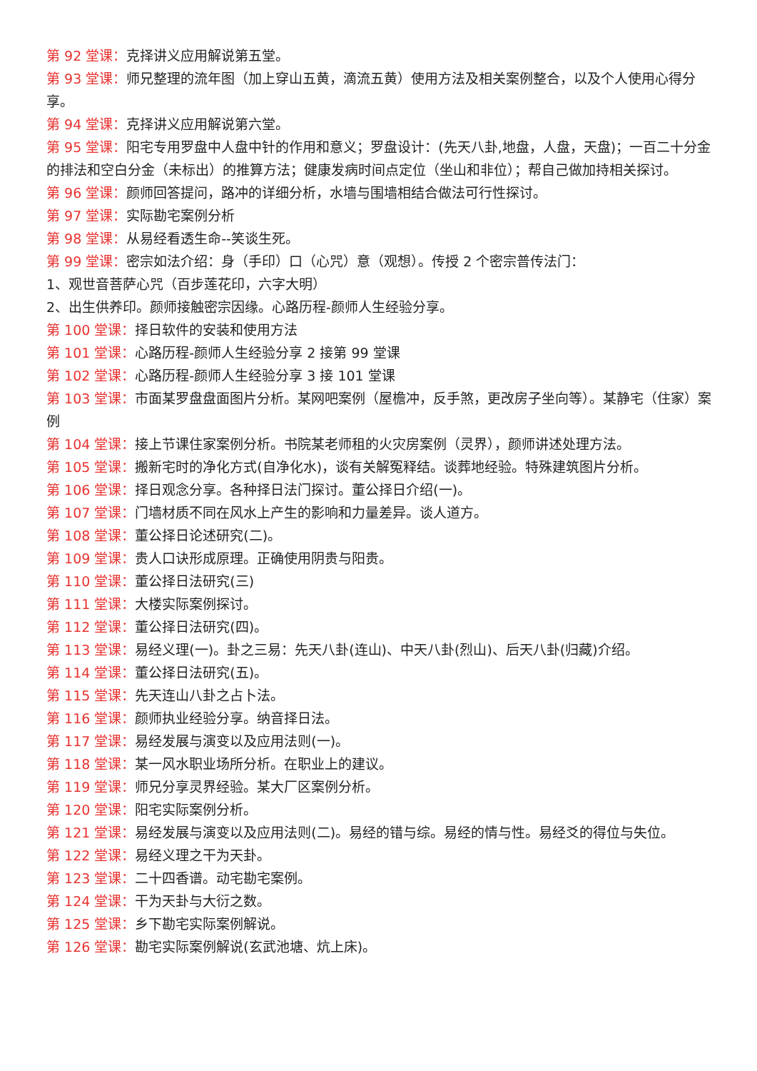第 92 堂课：克择讲义应用解说第五堂。
第 93 堂课：师兄整理的流年图（加上穿山五黄，滴流五黄）使用方法及相关案例整合，以及个人使用心得分享。
第 94 堂课：克择讲义应用解说第六堂。
第 95 堂课：阳宅专用罗盘中人盘中针的作用和意义；罗盘设计：(先天八卦,地盘，人盘，天盘)；一百二十分金的排法和空白分金（未标出）的推算方法；健康发病时间点定位（坐山和非位）；帮自己做加持相关探讨。
第 96 堂课：颜师回答提问，路冲的详细分析，水墙与围墙相结合做法可行性探讨。
第 97 堂课：实际勘宅案例分析
第 98 堂课：从易经看透生命--笑谈生死。
第 99 堂课：密宗如法介绍：身（手印）口（心咒）意（观想）。传授 2 个密宗普传法门：
1、观世音菩萨心咒（百步莲花印，六字大明）
2、出生供养印。颜师接触密宗因缘。心路历程-颜师人生经验分享。
第 100 堂课：择日软件的安装和使用方法
第 101 堂课：心路历程-颜师人生经验分享 2 接第 99 堂课
第 102 堂课：心路历程-颜师人生经验分享 3 接 101 堂课
第 103 堂课：市面某罗盘盘面图片分析。某网吧案例（屋檐冲，反手煞，更改房子坐向等）。某静宅（住家）案例
第 104 堂课：接上节课住家案例分析。书院某老师租的火灾房案例（灵界），颜师讲述处理方法。
第 105 堂课：搬新宅时的净化方式(自净化水)，谈有关解冤释结。谈葬地经验。特殊建筑图片分析。
第 106 堂课：择日观念分享。各种择日法门探讨。董公择日介绍(一)。
第 107 堂课：门墙材质不同在风水上产生的影响和力量差异。谈人道方。
第 108 堂课：董公择日论述研究(二)。
第 109 堂课：贵人口诀形成原理。正确使用阴贵与阳贵。
第 110 堂课：董公择日法研究(三)
第 111 堂课：大楼实际案例探讨。
第 112 堂课：董公择日法研究(四)。
第 113 堂课：易经义理(一)。卦之三易：先天八卦(连山)、中天八卦(烈山)、后天八卦(归藏)介绍。
第 114 堂课：董公择日法研究(五)。
第 115 堂课：先天连山八卦之占卜法。
第 116 堂课：颜师执业经验分享。纳音择日法。
第 117 堂课：易经发展与演变以及应用法则(一)。
第 118 堂课：某一风水职业场所分析。在职业上的建议。
第 119 堂课：师兄分享灵界经验。某大厂区案例分析。
第 120 堂课：阳宅实际案例分析。
第 121 堂课：易经发展与演变以及应用法则(二)。易经的错与综。易经的情与性。易经爻的得位与失位。
第 122 堂课：易经义理之干为天卦。
第 123 堂课：二十四香谱。动宅勘宅案例。
第 124 堂课：干为天卦与大衍之数。
第 125 堂课：乡下勘宅实际案例解说。
第 126 堂课：勘宅实际案例解说(玄武池塘、炕上床)。